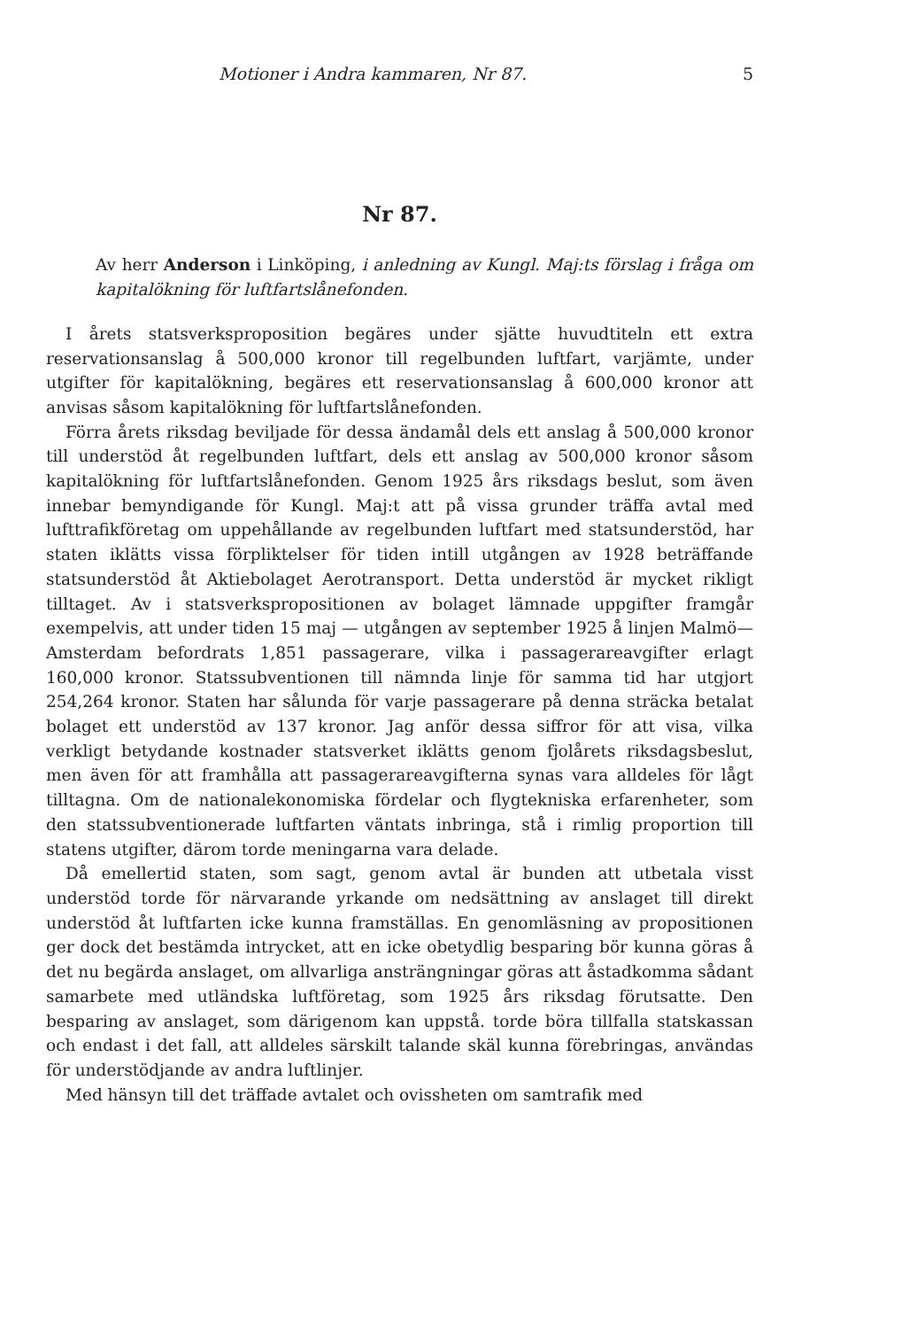Motioner i Andra kammaren, Nr 87. 5
Nr 87.
Av herr Anderson i Linköping, i anledning av Kungl. Maj:ts förslag i fråga om kapitalökning för luftfartslånefonden.
I årets statsverksproposition begäres under sjätte huvudtiteln ett extra reservationsanslag å 500,000 kronor till regelbunden luftfart, varjämte, under utgifter för kapitalökning, begäres ett reservationsanslag å 600,000 kronor att anvisas såsom kapitalökning för luftfartslånefonden.
Förra årets riksdag beviljade för dessa ändamål dels ett anslag å 500,000 kronor till understöd åt regelbunden luftfart, dels ett anslag av 500,000 kronor såsom kapitalökning för luftfartslånefonden. Genom 1925 års riksdags beslut, som även innebar bemyndigande för Kungl. Maj:t att på vissa grunder träffa avtal med lufttrafikföretag om uppehållande av regelbunden luftfart med statsunderstöd, har staten iklätts vissa förpliktelser för tiden intill utgången av 1928 beträffande statsunderstöd åt Aktiebolaget Aerotransport. Detta understöd är mycket rikligt tilltaget. Av i statsverkspropositionen av bolaget lämnade uppgifter framgår exempelvis, att under tiden 15 maj — utgången av september 1925 å linjen Malmö—Amsterdam befordrats 1,851 passagerare, vilka i passagerareavgifter erlagt 160,000 kronor. Statssubventionen till nämnda linje för samma tid har utgjort 254,264 kronor. Staten har sålunda för varje passagerare på denna sträcka betalat bolaget ett understöd av 137 kronor. Jag anför dessa siffror för att visa, vilka verkligt betydande kostnader statsverket iklätts genom fjolårets riksdagsbeslut, men även för att framhålla att passagerareavgifterna synas vara alldeles för lågt tilltagna. Om de nationalekonomiska fördelar och flygtekniska erfarenheter, som den statssubventionerade luftfarten väntats inbringa, stå i rimlig proportion till statens utgifter, därom torde meningarna vara delade.
Då emellertid staten, som sagt, genom avtal är bunden att utbetala visst understöd torde för närvarande yrkande om nedsättning av anslaget till direkt understöd åt luftfarten icke kunna framställas. En genomläsning av propositionen ger dock det bestämda intrycket, att en icke obetydlig besparing bör kunna göras å det nu begärda anslaget, om allvarliga ansträngningar göras att åstadkomma sådant samarbete med utländska luftföretag, som 1925 års riksdag förutsatte. Den besparing av anslaget, som därigenom kan uppstå. torde böra tillfalla statskassan och endast i det fall, att alldeles särskilt talande skäl kunna förebringas, användas för understödjande av andra luftlinjer.
Med hänsyn till det träffade avtalet och ovissheten om samtrafik med